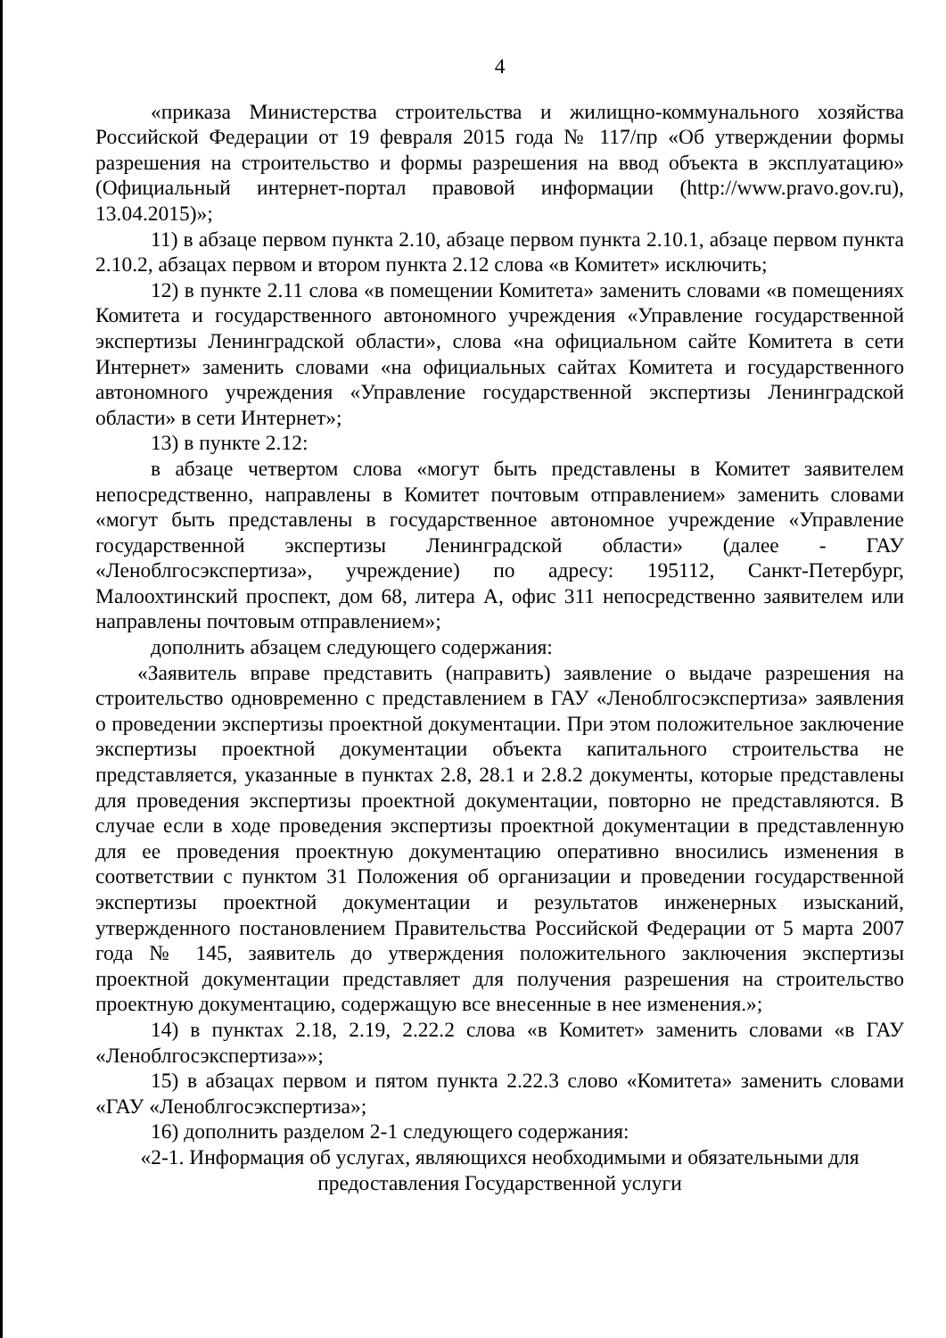4
«приказа Министерства строительства и жилищно-коммунального хозяйства Российской Федерации от 19 февраля 2015 года № 117/пр «Об утверждении формы разрешения на строительство и формы разрешения на ввод объекта в эксплуатацию» (Официальный интернет-портал правовой информации (http://www.pravo.gov.ru), 13.04.2015)»;
11) в абзаце первом пункта 2.10, абзаце первом пункта 2.10.1, абзаце первом пункта 2.10.2, абзацах первом и втором пункта 2.12 слова «в Комитет» исключить;
12) в пункте 2.11 слова «в помещении Комитета» заменить словами «в помещениях Комитета и государственного автономного учреждения «Управление государственной экспертизы Ленинградской области», слова «на официальном сайте Комитета в сети Интернет» заменить словами «на официальных сайтах Комитета и государственного автономного учреждения «Управление государственной экспертизы Ленинградской области» в сети Интернет»;
13) в пункте 2.12:
в абзаце четвертом слова «могут быть представлены в Комитет заявителем непосредственно, направлены в Комитет почтовым отправлением» заменить словами «могут быть представлены в государственное автономное учреждение «Управление государственной экспертизы Ленинградской области» (далее - ГАУ «Леноблгосэкспертиза», учреждение) по адресу: 195112, Санкт-Петербург, Малоохтинский проспект, дом 68, литера А, офис 311 непосредственно заявителем или направлены почтовым отправлением»;
дополнить абзацем следующего содержания:
«Заявитель вправе представить (направить) заявление о выдаче разрешения на строительство одновременно с представлением в ГАУ «Леноблгосэкспертиза» заявления о проведении экспертизы проектной документации. При этом положительное заключение экспертизы проектной документации объекта капитального строительства не представляется, указанные в пунктах 2.8, 28.1 и 2.8.2 документы, которые представлены для проведения экспертизы проектной документации, повторно не представляются. В случае если в ходе проведения экспертизы проектной документации в представленную для ее проведения проектную документацию оперативно вносились изменения в соответствии с пунктом 31 Положения об организации и проведении государственной экспертизы проектной документации и результатов инженерных изысканий, утвержденного постановлением Правительства Российской Федерации от 5 марта 2007 года № 145, заявитель до утверждения положительного заключения экспертизы проектной документации представляет для получения разрешения на строительство проектную документацию, содержащую все внесенные в нее изменения.»;
14) в пунктах 2.18, 2.19, 2.22.2 слова «в Комитет» заменить словами «в ГАУ «Леноблгосэкспертиза»»;
15) в абзацах первом и пятом пункта 2.22.3 слово «Комитета» заменить словами «ГАУ «Леноблгосэкспертиза»;
16) дополнить разделом 2-1 следующего содержания:
«2-1. Информация об услугах, являющихся необходимыми и обязательными для предоставления Государственной услуги